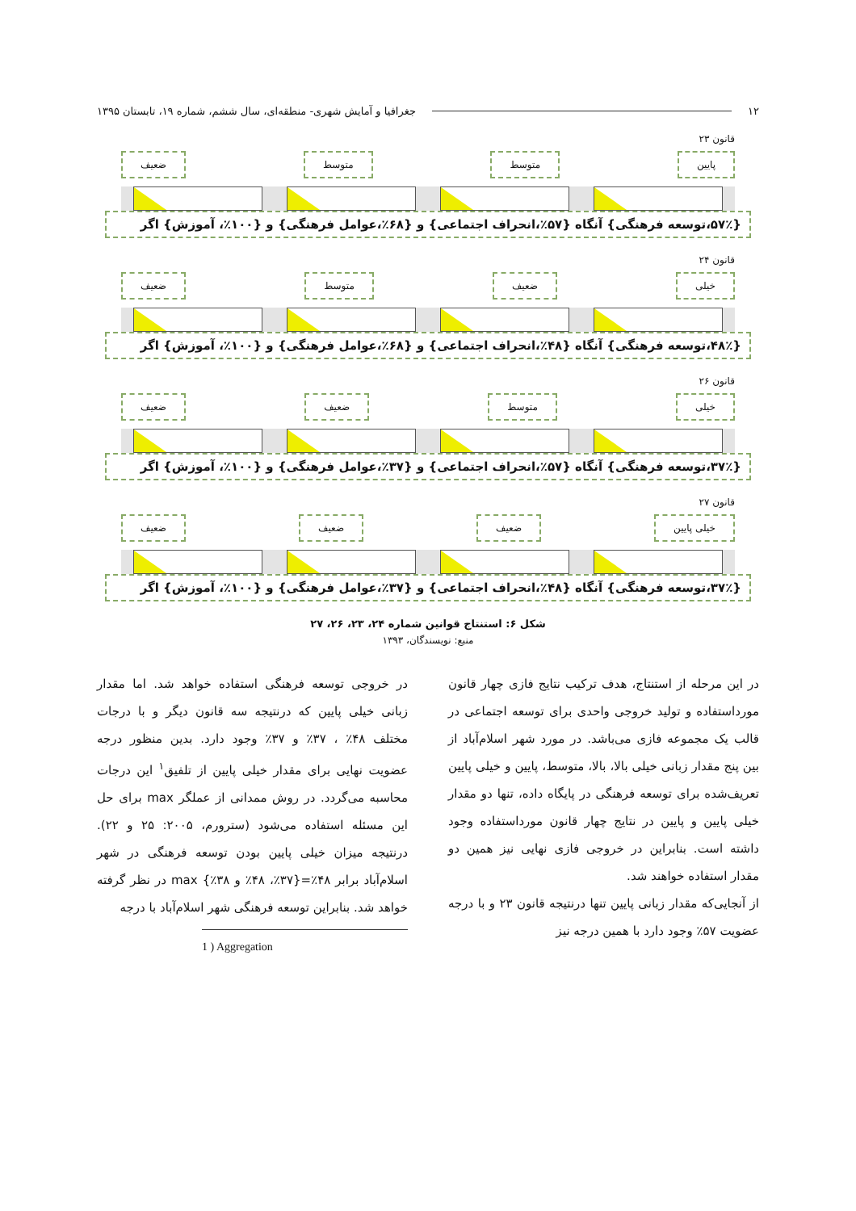۱۲ جغرافیا و آمایش شهری- منطقه‌ای، سال ششم، شماره ۱۹، تابستان ۱۳۹۵
قانون ۲۳
پایین متوسط متوسط ضعیف
{۵۷٪،توسعه فرهنگی} آنگاه {۵۷٪،انحراف اجتماعی} و {۶۸٪،عوامل فرهنگی} و {۱۰۰٪، آموزش} اگر
قانون ۲۴
خیلی ضعیف متوسط ضعیف
{۴۸٪،توسعه فرهنگی} آنگاه {۴۸٪،انحراف اجتماعی} و {۶۸٪،عوامل فرهنگی} و {۱۰۰٪، آموزش} اگر
قانون ۲۶
خیلی متوسط ضعیف ضعیف
{۳۷٪،توسعه فرهنگی} آنگاه {۵۷٪،انحراف اجتماعی} و {۳۷٪،عوامل فرهنگی} و {۱۰۰٪، آموزش} اگر
قانون ۲۷
خیلی پایین ضعیف ضعیف ضعیف
{۳۷٪،توسعه فرهنگی} آنگاه {۴۸٪،انحراف اجتماعی} و {۳۷٪،عوامل فرهنگی} و {۱۰۰٪، آموزش} اگر
شکل ۶: استنتاج قوانین شماره ۲۴، ۲۳، ۲۶، ۲۷
منبع: نویسندگان، ۱۳۹۳
در این مرحله از استنتاج، هدف ترکیب نتایج فازی چهار قانون مورداستفاده و تولید خروجی واحدی برای توسعه اجتماعی در قالب یک مجموعه فازی می‌باشد. در مورد شهر اسلام‌آباد از بین پنج مقدار زبانی خیلی بالا، بالا، متوسط، پایین و خیلی پایین تعریف‌شده برای توسعه فرهنگی در پایگاه داده، تنها دو مقدار خیلی پایین و پایین در نتایج چهار قانون مورداستفاده وجود داشته است. بنابراین در خروجی فازی نهایی نیز همین دو مقدار استفاده خواهند شد.
از آنجایی‌که مقدار زبانی پایین تنها درنتیجه قانون ۲۳ و با درجه عضویت ۵۷٪ وجود دارد با همین درجه نیز
در خروجی توسعه فرهنگی استفاده خواهد شد. اما مقدار زبانی خیلی پایین که درنتیجه سه قانون دیگر و با درجات مختلف ۴۸٪ ، ۳۷٪ و ۳۷٪ وجود دارد. بدین منظور درجه عضویت نهایی برای مقدار خیلی پایین از تلفیق<sup>۱</sup> این درجات محاسبه می‌گردد. در روش ممدانی از عملگر max برای حل این مسئله استفاده می‌شود (سترورم، ۲۰۰۵: ۲۵ و ۲۲). درنتیجه میزان خیلی پایین بودن توسعه فرهنگی در شهر اسلام‌آباد برابر ۴۸٪={۳۷٪، ۴۸٪ و ۳۸٪} max در نظر گرفته خواهد شد. بنابراین توسعه فرهنگی شهر اسلام‌آباد با درجه
1 ) Aggregation